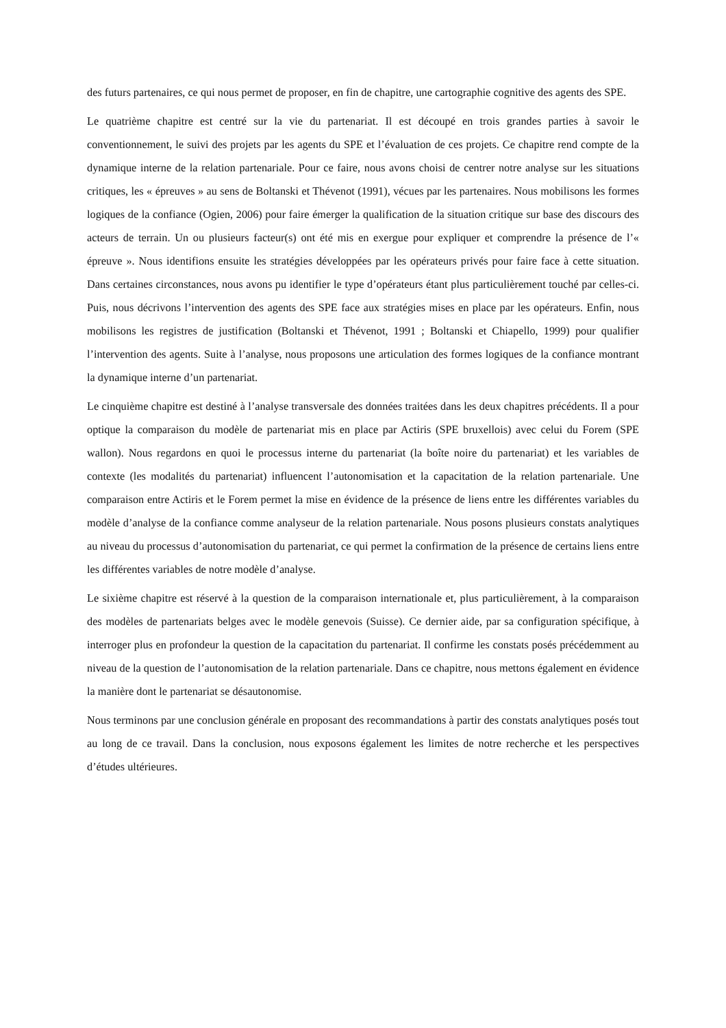des futurs partenaires, ce qui nous permet de proposer, en fin de chapitre, une cartographie cognitive des agents des SPE.
Le quatrième chapitre est centré sur la vie du partenariat. Il est découpé en trois grandes parties à savoir le conventionnement, le suivi des projets par les agents du SPE et l’évaluation de ces projets. Ce chapitre rend compte de la dynamique interne de la relation partenariale. Pour ce faire, nous avons choisi de centrer notre analyse sur les situations critiques, les « épreuves » au sens de Boltanski et Thévenot (1991), vécues par les partenaires. Nous mobilisons les formes logiques de la confiance (Ogien, 2006) pour faire émerger la qualification de la situation critique sur base des discours des acteurs de terrain. Un ou plusieurs facteur(s) ont été mis en exergue pour expliquer et comprendre la présence de l’« épreuve ». Nous identifions ensuite les stratégies développées par les opérateurs privés pour faire face à cette situation. Dans certaines circonstances, nous avons pu identifier le type d’opérateurs étant plus particulièrement touché par celles-ci. Puis, nous décrivons l’intervention des agents des SPE face aux stratégies mises en place par les opérateurs. Enfin, nous mobilisons les registres de justification (Boltanski et Thévenot, 1991 ; Boltanski et Chiapello, 1999) pour qualifier l’intervention des agents. Suite à l’analyse, nous proposons une articulation des formes logiques de la confiance montrant la dynamique interne d’un partenariat.
Le cinquième chapitre est destiné à l’analyse transversale des données traitées dans les deux chapitres précédents. Il a pour optique la comparaison du modèle de partenariat mis en place par Actiris (SPE bruxellois) avec celui du Forem (SPE wallon). Nous regardons en quoi le processus interne du partenariat (la boîte noire du partenariat) et les variables de contexte (les modalités du partenariat) influencent l’autonomisation et la capacitation de la relation partenariale. Une comparaison entre Actiris et le Forem permet la mise en évidence de la présence de liens entre les différentes variables du modèle d’analyse de la confiance comme analyseur de la relation partenariale. Nous posons plusieurs constats analytiques au niveau du processus d’autonomisation du partenariat, ce qui permet la confirmation de la présence de certains liens entre les différentes variables de notre modèle d’analyse.
Le sixième chapitre est réservé à la question de la comparaison internationale et, plus particulièrement, à la comparaison des modèles de partenariats belges avec le modèle genevois (Suisse). Ce dernier aide, par sa configuration spécifique, à interroger plus en profondeur la question de la capacitation du partenariat. Il confirme les constats posés précédemment au niveau de la question de l’autonomisation de la relation partenariale. Dans ce chapitre, nous mettons également en évidence la manière dont le partenariat se désautonomise.
Nous terminons par une conclusion générale en proposant des recommandations à partir des constats analytiques posés tout au long de ce travail. Dans la conclusion, nous exposons également les limites de notre recherche et les perspectives d’études ultérieures.